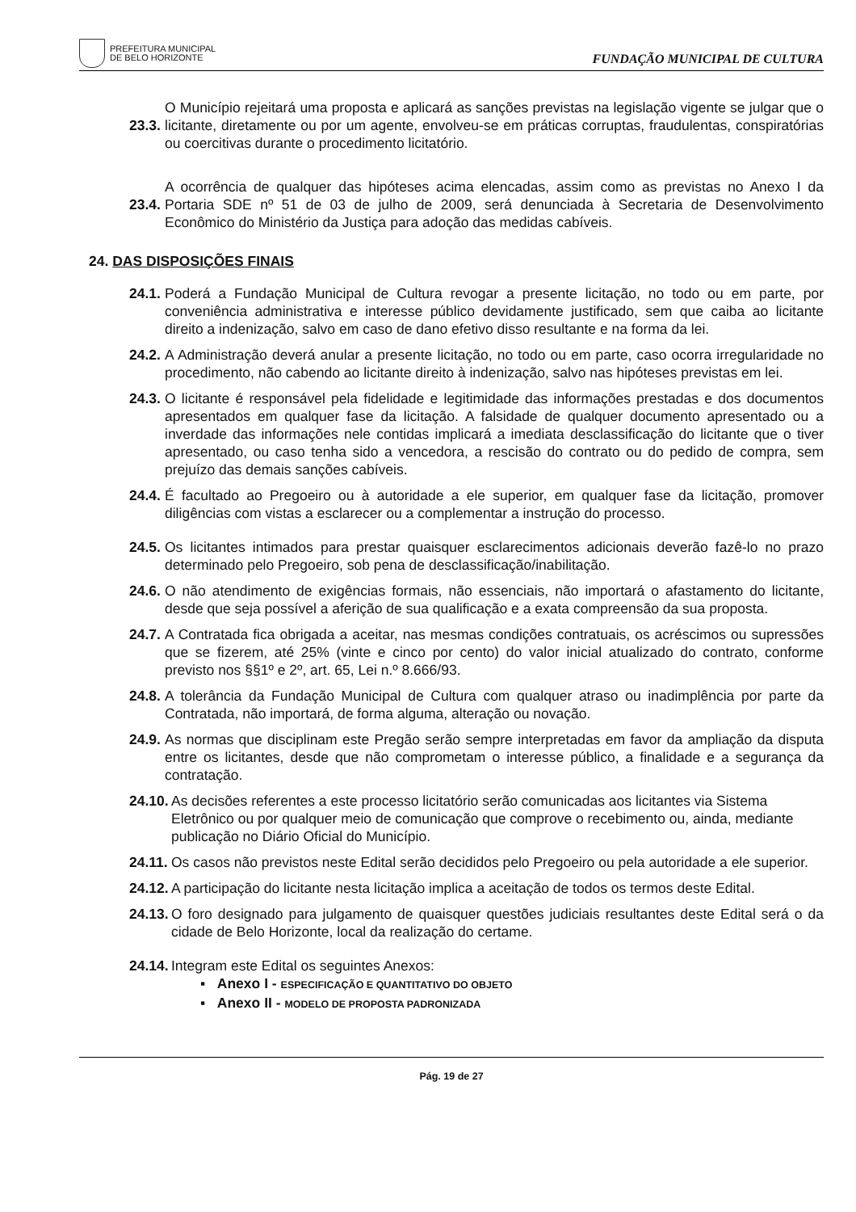PREFEITURA MUNICIPAL
DE BELO HORIZONTE
FUNDAÇÃO MUNICIPAL DE CULTURA
23.3. O Município rejeitará uma proposta e aplicará as sanções previstas na legislação vigente se julgar que o licitante, diretamente ou por um agente, envolveu-se em práticas corruptas, fraudulentas, conspiratórias ou coercitivas durante o procedimento licitatório.
23.4. A ocorrência de qualquer das hipóteses acima elencadas, assim como as previstas no Anexo I da Portaria SDE nº 51 de 03 de julho de 2009, será denunciada à Secretaria de Desenvolvimento Econômico do Ministério da Justiça para adoção das medidas cabíveis.
24. DAS DISPOSIÇÕES FINAIS
24.1. Poderá a Fundação Municipal de Cultura revogar a presente licitação, no todo ou em parte, por conveniência administrativa e interesse público devidamente justificado, sem que caiba ao licitante direito a indenização, salvo em caso de dano efetivo disso resultante e na forma da lei.
24.2. A Administração deverá anular a presente licitação, no todo ou em parte, caso ocorra irregularidade no procedimento, não cabendo ao licitante direito à indenização, salvo nas hipóteses previstas em lei.
24.3. O licitante é responsável pela fidelidade e legitimidade das informações prestadas e dos documentos apresentados em qualquer fase da licitação. A falsidade de qualquer documento apresentado ou a inverdade das informações nele contidas implicará a imediata desclassificação do licitante que o tiver apresentado, ou caso tenha sido a vencedora, a rescisão do contrato ou do pedido de compra, sem prejuízo das demais sanções cabíveis.
24.4. É facultado ao Pregoeiro ou à autoridade a ele superior, em qualquer fase da licitação, promover diligências com vistas a esclarecer ou a complementar a instrução do processo.
24.5. Os licitantes intimados para prestar quaisquer esclarecimentos adicionais deverão fazê-lo no prazo determinado pelo Pregoeiro, sob pena de desclassificação/inabilitação.
24.6. O não atendimento de exigências formais, não essenciais, não importará o afastamento do licitante, desde que seja possível a aferição de sua qualificação e a exata compreensão da sua proposta.
24.7. A Contratada fica obrigada a aceitar, nas mesmas condições contratuais, os acréscimos ou supressões que se fizerem, até 25% (vinte e cinco por cento) do valor inicial atualizado do contrato, conforme previsto nos §§1º e 2º, art. 65, Lei n.º 8.666/93.
24.8. A tolerância da Fundação Municipal de Cultura com qualquer atraso ou inadimplência por parte da Contratada, não importará, de forma alguma, alteração ou novação.
24.9. As normas que disciplinam este Pregão serão sempre interpretadas em favor da ampliação da disputa entre os licitantes, desde que não comprometam o interesse público, a finalidade e a segurança da contratação.
24.10. As decisões referentes a este processo licitatório serão comunicadas aos licitantes via Sistema Eletrônico ou por qualquer meio de comunicação que comprove o recebimento ou, ainda, mediante publicação no Diário Oficial do Município.
24.11. Os casos não previstos neste Edital serão decididos pelo Pregoeiro ou pela autoridade a ele superior.
24.12. A participação do licitante nesta licitação implica a aceitação de todos os termos deste Edital.
24.13. O foro designado para julgamento de quaisquer questões judiciais resultantes deste Edital será o da cidade de Belo Horizonte, local da realização do certame.
24.14. Integram este Edital os seguintes Anexos:
▪ Anexo I - ESPECIFICAÇÃO E QUANTITATIVO DO OBJETO
▪ Anexo II - MODELO DE PROPOSTA PADRONIZADA
Pág. 19 de 27